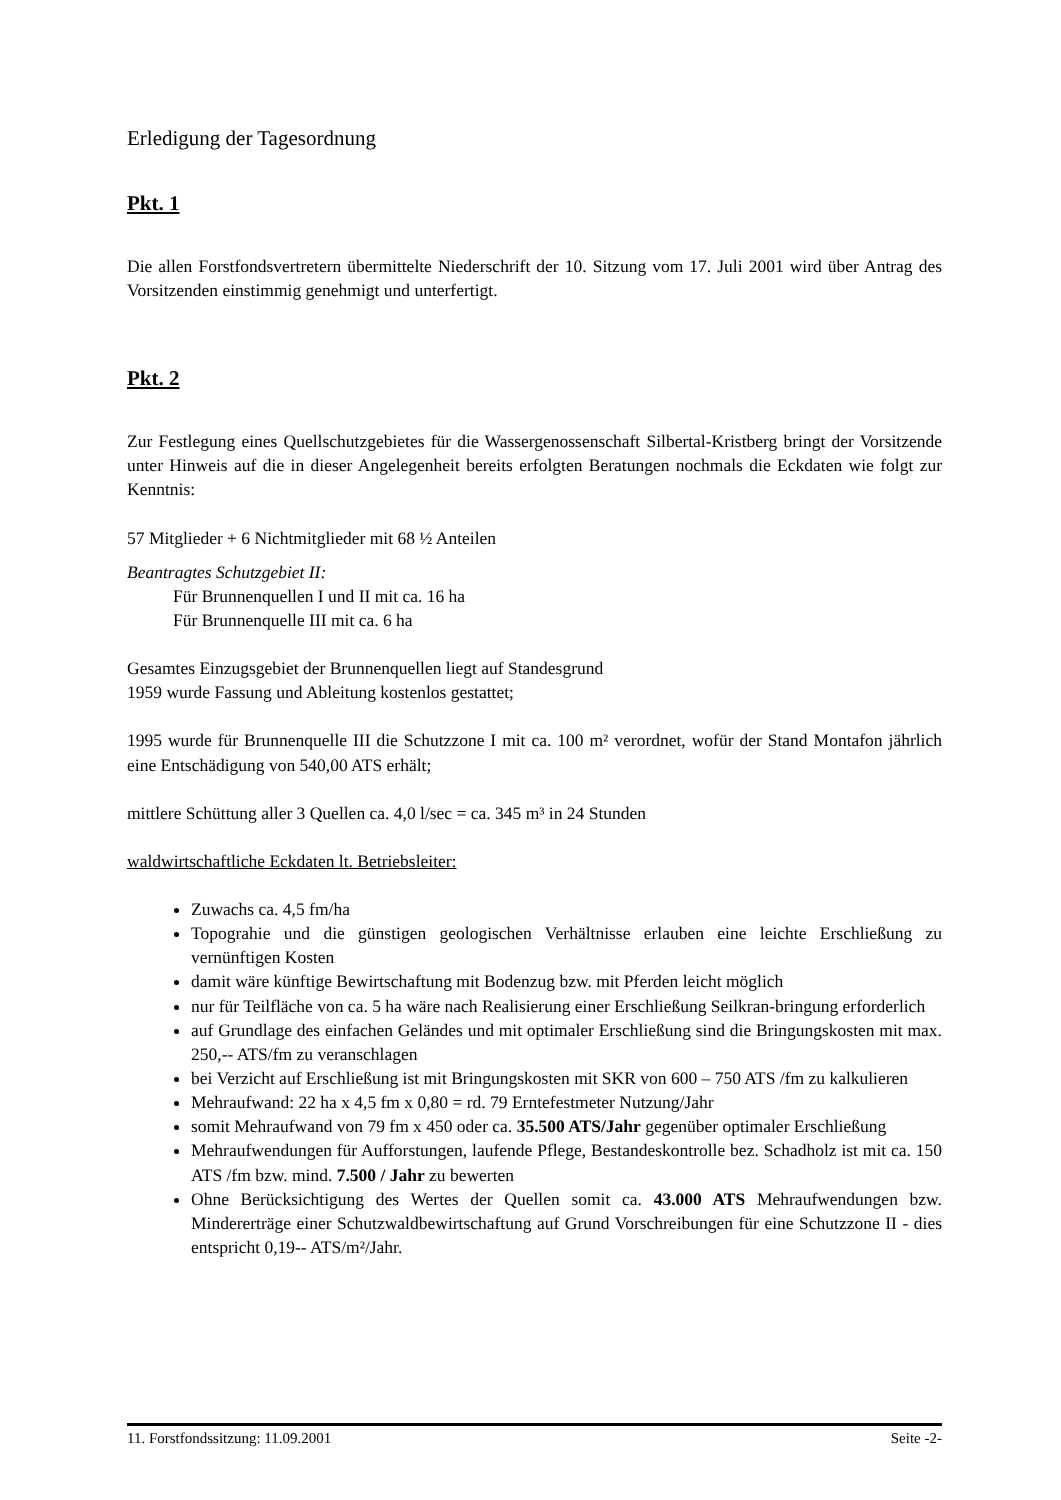Erledigung der Tagesordnung
Pkt. 1
Die allen Forstfondsvertretern übermittelte Niederschrift der 10. Sitzung vom 17. Juli 2001 wird über Antrag des Vorsitzenden einstimmig genehmigt und unterfertigt.
Pkt. 2
Zur Festlegung eines Quellschutzgebietes für die Wassergenossenschaft Silbertal-Kristberg bringt der Vorsitzende unter Hinweis auf die in dieser Angelegenheit bereits erfolgten Beratungen nochmals die Eckdaten wie folgt zur Kenntnis:
57 Mitglieder + 6 Nichtmitglieder mit 68 ½ Anteilen
Beantragtes Schutzgebiet II:
Für Brunnenquellen I und II mit ca. 16 ha
Für Brunnenquelle III mit ca. 6 ha
Gesamtes Einzugsgebiet der Brunnenquellen liegt auf Standesgrund
1959 wurde Fassung und Ableitung kostenlos gestattet;
1995 wurde für Brunnenquelle III die Schutzzone I mit ca. 100 m² verordnet, wofür der Stand Montafon jährlich eine Entschädigung von 540,00 ATS erhält;
mittlere Schüttung aller 3 Quellen ca. 4,0 l/sec = ca. 345 m³ in 24 Stunden
waldwirtschaftliche Eckdaten lt. Betriebsleiter:
Zuwachs ca. 4,5 fm/ha
Topograhie und die günstigen geologischen Verhältnisse erlauben eine leichte Erschließung zu vernünftigen Kosten
damit wäre künftige Bewirtschaftung mit Bodenzug bzw. mit Pferden leicht möglich
nur für Teilfläche von ca. 5 ha wäre nach Realisierung einer Erschließung Seilkran-bringung erforderlich
auf Grundlage des einfachen Geländes und mit optimaler Erschließung sind die Bringungskosten mit max. 250,-- ATS/fm zu veranschlagen
bei Verzicht auf Erschließung ist mit Bringungskosten mit SKR von 600 – 750 ATS /fm zu kalkulieren
Mehraufwand: 22 ha x 4,5 fm x 0,80 = rd. 79 Erntefestmeter Nutzung/Jahr
somit Mehraufwand von 79 fm x 450 oder ca. 35.500 ATS/Jahr gegenüber optimaler Erschließung
Mehraufwendungen für Aufforstungen, laufende Pflege, Bestandeskontrolle bez. Schadholz ist mit ca. 150 ATS /fm bzw. mind. 7.500 / Jahr zu bewerten
Ohne Berücksichtigung des Wertes der Quellen somit ca. 43.000 ATS Mehraufwendungen bzw. Mindererträge einer Schutzwaldbewirtschaftung auf Grund Vorschreibungen für eine Schutzzone II - dies entspricht 0,19-- ATS/m²/Jahr.
11. Forstfondssitzung: 11.09.2001 Seite -2-